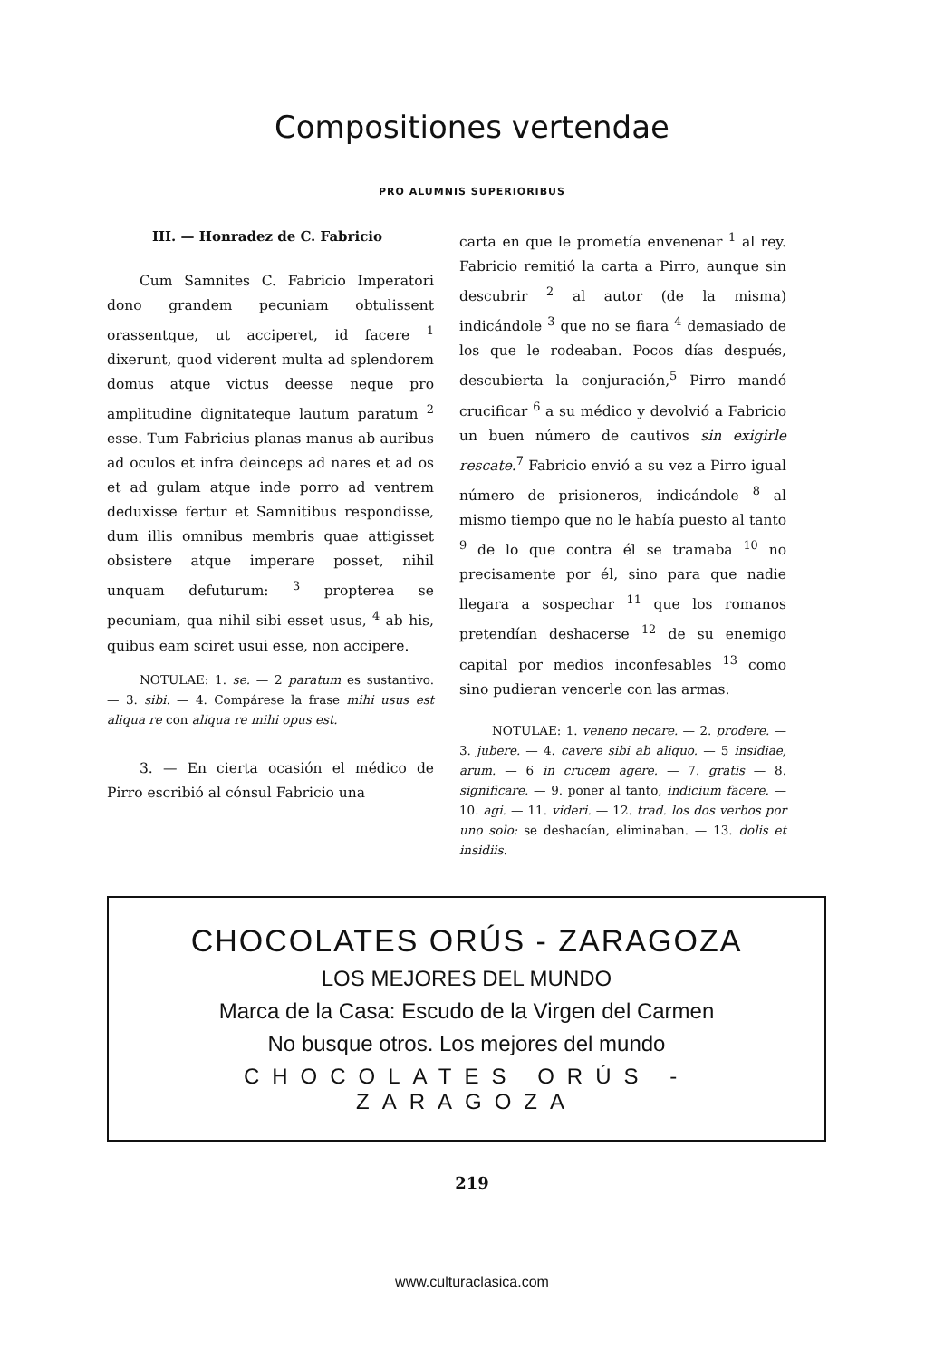Compositiones vertendae
PRO ALUMNIS SUPERIORIBUS
III. — Honradez de C. Fabricio
Cum Samnites C. Fabricio Imperatori dono grandem pecuniam obtulissent orassentque, ut acciperet, id facere <sup>1</sup> dixerunt, quod viderent multa ad splendorem domus atque victus deesse neque pro amplitudine dignitateque lautum paratum <sup>2</sup> esse. Tum Fabricius planas manus ab auribus ad oculos et infra deinceps ad nares et ad os et ad gulam atque inde porro ad ventrem deduxisse fertur et Samnitibus respondisse, dum illis omnibus membris quae attigisset obsistere atque imperare posset, nihil unquam defuturum: <sup>3</sup> propterea se pecuniam, qua nihil sibi esset usus, <sup>4</sup> ab his, quibus eam sciret usui esse, non accipere.
NOTULAE: 1. se. — 2 paratum es sustantivo. — 3. sibi. — 4. Compárese la frase mihi usus est aliqua re con aliqua re mihi opus est.
3. — En cierta ocasión el médico de Pirro escribió al cónsul Fabricio una
carta en que le prometía envenenar <sup>1</sup> al rey. Fabricio remitió la carta a Pirro, aunque sin descubrir <sup>2</sup> al autor (de la misma) indicándole <sup>3</sup> que no se fiara <sup>4</sup> demasiado de los que le rodeaban. Pocos días después, descubierta la conjuración,<sup>5</sup> Pirro mandó crucificar <sup>6</sup> a su médico y devolvió a Fabricio un buen número de cautivos sin exigirle rescate.<sup>7</sup> Fabricio envió a su vez a Pirro igual número de prisioneros, indicándole <sup>8</sup> al mismo tiempo que no le había puesto al tanto <sup>9</sup> de lo que contra él se tramaba <sup>10</sup> no precisamente por él, sino para que nadie llegara a sospechar <sup>11</sup> que los romanos pretendían deshacerse <sup>12</sup> de su enemigo capital por medios inconfesables <sup>13</sup> como sino pudieran vencerle con las armas.
NOTULAE: 1. veneno necare. — 2. prodere. — 3. jubere. — 4. cavere sibi ab aliquo. — 5 insidiae, arum. — 6 in crucem agere. — 7. gratis — 8. significare. — 9. poner al tanto, indicium facere. — 10. agi. — 11. videri. — 12. trad. los dos verbos por uno solo: se deshacían, eliminaban. — 13. dolis et insidiis.
CHOCOLATES ORÚS - ZARAGOZA
LOS MEJORES DEL MUNDO
Marca de la Casa: Escudo de la Virgen del Carmen
No busque otros. Los mejores del mundo
CHOCOLATES ORÚS - ZARAGOZA
219
www.culturaclasica.com